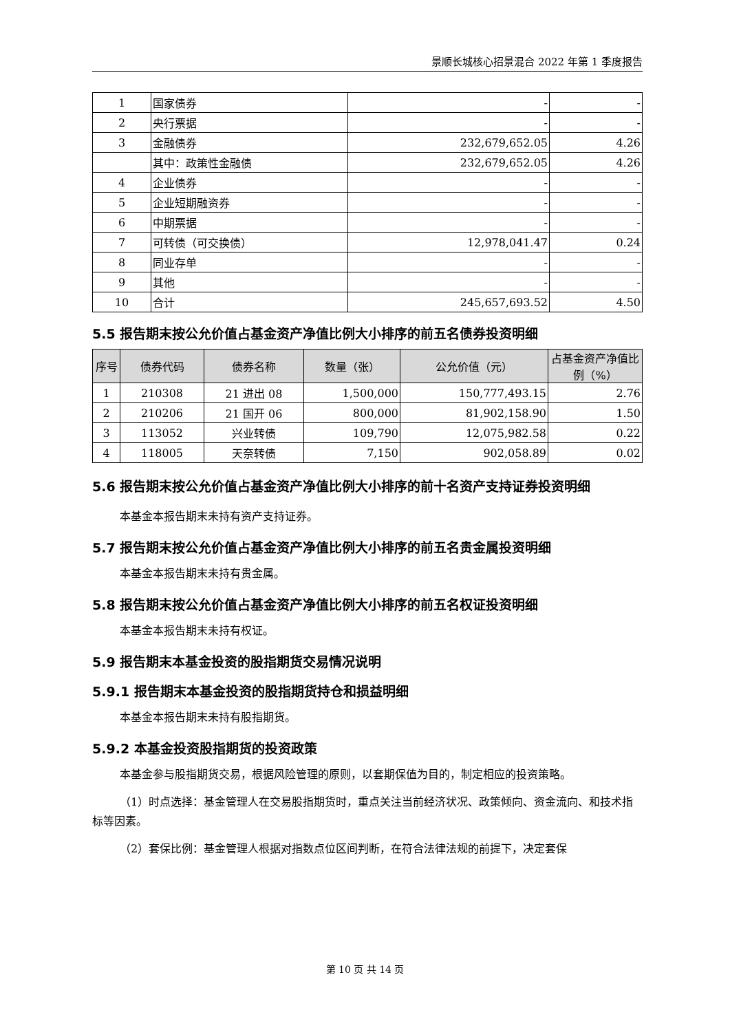景顺长城核心招景混合 2022 年第 1 季度报告
| 1 | 国家债券 | - | - |
| 2 | 央行票据 | - | - |
| 3 | 金融债券 | 232,679,652.05 | 4.26 |
| | 其中：政策性金融债 | 232,679,652.05 | 4.26 |
| 4 | 企业债券 | - | - |
| 5 | 企业短期融资券 | - | - |
| 6 | 中期票据 | - | - |
| 7 | 可转债（可交换债） | 12,978,041.47 | 0.24 |
| 8 | 同业存单 | - | - |
| 9 | 其他 | - | - |
| 10 | 合计 | 245,657,693.52 | 4.50 |
5.5 报告期末按公允价值占基金资产净值比例大小排序的前五名债券投资明细
| 序号 | 债券代码 | 债券名称 | 数量（张） | 公允价值（元） | 占基金资产净值比例（%） |
| --- | --- | --- | --- | --- | --- |
| 1 | 210308 | 21 进出 08 | 1,500,000 | 150,777,493.15 | 2.76 |
| 2 | 210206 | 21 国开 06 | 800,000 | 81,902,158.90 | 1.50 |
| 3 | 113052 | 兴业转债 | 109,790 | 12,075,982.58 | 0.22 |
| 4 | 118005 | 天奈转债 | 7,150 | 902,058.89 | 0.02 |
5.6 报告期末按公允价值占基金资产净值比例大小排序的前十名资产支持证券投资明细
本基金本报告期末未持有资产支持证券。
5.7 报告期末按公允价值占基金资产净值比例大小排序的前五名贵金属投资明细
本基金本报告期末未持有贵金属。
5.8 报告期末按公允价值占基金资产净值比例大小排序的前五名权证投资明细
本基金本报告期末未持有权证。
5.9 报告期末本基金投资的股指期货交易情况说明
5.9.1 报告期末本基金投资的股指期货持仓和损益明细
本基金本报告期末未持有股指期货。
5.9.2 本基金投资股指期货的投资政策
本基金参与股指期货交易，根据风险管理的原则，以套期保值为目的，制定相应的投资策略。
（1）时点选择：基金管理人在交易股指期货时，重点关注当前经济状况、政策倾向、资金流向、和技术指标等因素。
（2）套保比例：基金管理人根据对指数点位区间判断，在符合法律法规的前提下，决定套保
第 10 页 共 14 页